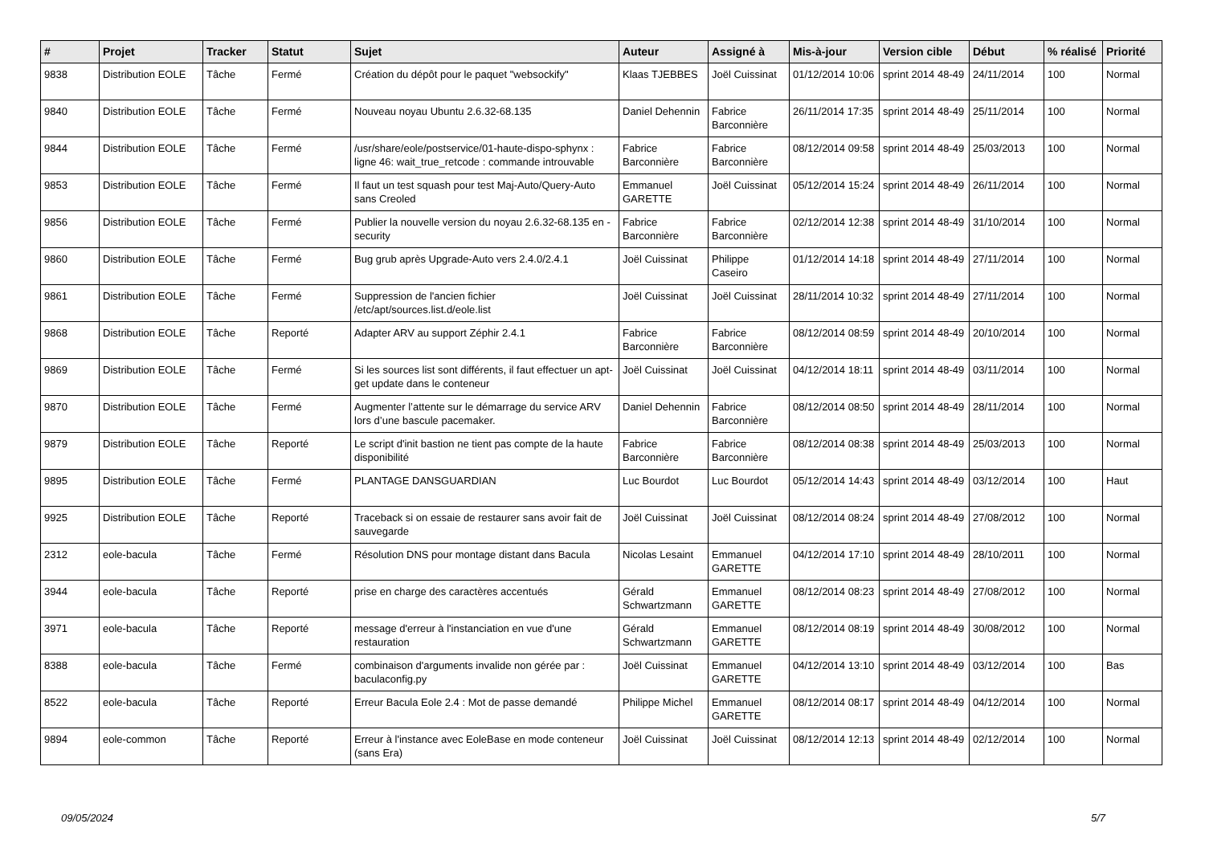| # | Projet | Tracker | Statut | Sujet | Auteur | Assigné à | Mis-à-jour | Version cible | Début | % réalisé | Priorité |
| --- | --- | --- | --- | --- | --- | --- | --- | --- | --- | --- | --- |
| 9838 | Distribution EOLE | Tâche | Fermé | Création du dépôt pour le paquet "websockify" | Klaas TJEBBES | Joël Cuissinat | 01/12/2014 10:06 | sprint 2014 48-49 | 24/11/2014 | 100 | Normal |
| 9840 | Distribution EOLE | Tâche | Fermé | Nouveau noyau Ubuntu 2.6.32-68.135 | Daniel Dehennin | Fabrice Barconnière | 26/11/2014 17:35 | sprint 2014 48-49 | 25/11/2014 | 100 | Normal |
| 9844 | Distribution EOLE | Tâche | Fermé | /usr/share/eole/postservice/01-haute-dispo-sphynx : ligne 46: wait_true_retcode : commande introuvable | Fabrice Barconnière | Fabrice Barconnière | 08/12/2014 09:58 | sprint 2014 48-49 | 25/03/2013 | 100 | Normal |
| 9853 | Distribution EOLE | Tâche | Fermé | Il faut un test squash pour test Maj-Auto/Query-Auto sans Creoled | Emmanuel GARETTE | Joël Cuissinat | 05/12/2014 15:24 | sprint 2014 48-49 | 26/11/2014 | 100 | Normal |
| 9856 | Distribution EOLE | Tâche | Fermé | Publier la nouvelle version du noyau 2.6.32-68.135 en -security | Fabrice Barconnière | Fabrice Barconnière | 02/12/2014 12:38 | sprint 2014 48-49 | 31/10/2014 | 100 | Normal |
| 9860 | Distribution EOLE | Tâche | Fermé | Bug grub après Upgrade-Auto vers 2.4.0/2.4.1 | Joël Cuissinat | Philippe Caseiro | 01/12/2014 14:18 | sprint 2014 48-49 | 27/11/2014 | 100 | Normal |
| 9861 | Distribution EOLE | Tâche | Fermé | Suppression de l'ancien fichier /etc/apt/sources.list.d/eole.list | Joël Cuissinat | Joël Cuissinat | 28/11/2014 10:32 | sprint 2014 48-49 | 27/11/2014 | 100 | Normal |
| 9868 | Distribution EOLE | Tâche | Reporté | Adapter ARV au support Zéphir 2.4.1 | Fabrice Barconnière | Fabrice Barconnière | 08/12/2014 08:59 | sprint 2014 48-49 | 20/10/2014 | 100 | Normal |
| 9869 | Distribution EOLE | Tâche | Fermé | Si les sources list sont différents, il faut effectuer un apt-get update dans le conteneur | Joël Cuissinat | Joël Cuissinat | 04/12/2014 18:11 | sprint 2014 48-49 | 03/11/2014 | 100 | Normal |
| 9870 | Distribution EOLE | Tâche | Fermé | Augmenter l’attente sur le démarrage du service ARV lors d’une bascule pacemaker. | Daniel Dehennin | Fabrice Barconnière | 08/12/2014 08:50 | sprint 2014 48-49 | 28/11/2014 | 100 | Normal |
| 9879 | Distribution EOLE | Tâche | Reporté | Le script d'init bastion ne tient pas compte de la haute disponibilité | Fabrice Barconnière | Fabrice Barconnière | 08/12/2014 08:38 | sprint 2014 48-49 | 25/03/2013 | 100 | Normal |
| 9895 | Distribution EOLE | Tâche | Fermé | PLANTAGE DANSGUARDIAN | Luc Bourdot | Luc Bourdot | 05/12/2014 14:43 | sprint 2014 48-49 | 03/12/2014 | 100 | Haut |
| 9925 | Distribution EOLE | Tâche | Reporté | Traceback si on essaie de restaurer sans avoir fait de sauvegarde | Joël Cuissinat | Joël Cuissinat | 08/12/2014 08:24 | sprint 2014 48-49 | 27/08/2012 | 100 | Normal |
| 2312 | eole-bacula | Tâche | Fermé | Résolution DNS pour montage distant dans Bacula | Nicolas Lesaint | Emmanuel GARETTE | 04/12/2014 17:10 | sprint 2014 48-49 | 28/10/2011 | 100 | Normal |
| 3944 | eole-bacula | Tâche | Reporté | prise en charge des caractères accentués | Gérald Schwartzmann | Emmanuel GARETTE | 08/12/2014 08:23 | sprint 2014 48-49 | 27/08/2012 | 100 | Normal |
| 3971 | eole-bacula | Tâche | Reporté | message d'erreur à l'instanciation en vue d'une restauration | Gérald Schwartzmann | Emmanuel GARETTE | 08/12/2014 08:19 | sprint 2014 48-49 | 30/08/2012 | 100 | Normal |
| 8388 | eole-bacula | Tâche | Fermé | combinaison d'arguments invalide non gérée par : baculaconfig.py | Joël Cuissinat | Emmanuel GARETTE | 04/12/2014 13:10 | sprint 2014 48-49 | 03/12/2014 | 100 | Bas |
| 8522 | eole-bacula | Tâche | Reporté | Erreur Bacula Eole 2.4 : Mot de passe demandé | Philippe Michel | Emmanuel GARETTE | 08/12/2014 08:17 | sprint 2014 48-49 | 04/12/2014 | 100 | Normal |
| 9894 | eole-common | Tâche | Reporté | Erreur à l'instance avec EoleBase en mode conteneur (sans Era) | Joël Cuissinat | Joël Cuissinat | 08/12/2014 12:13 | sprint 2014 48-49 | 02/12/2014 | 100 | Normal |
09/05/2024 5/7